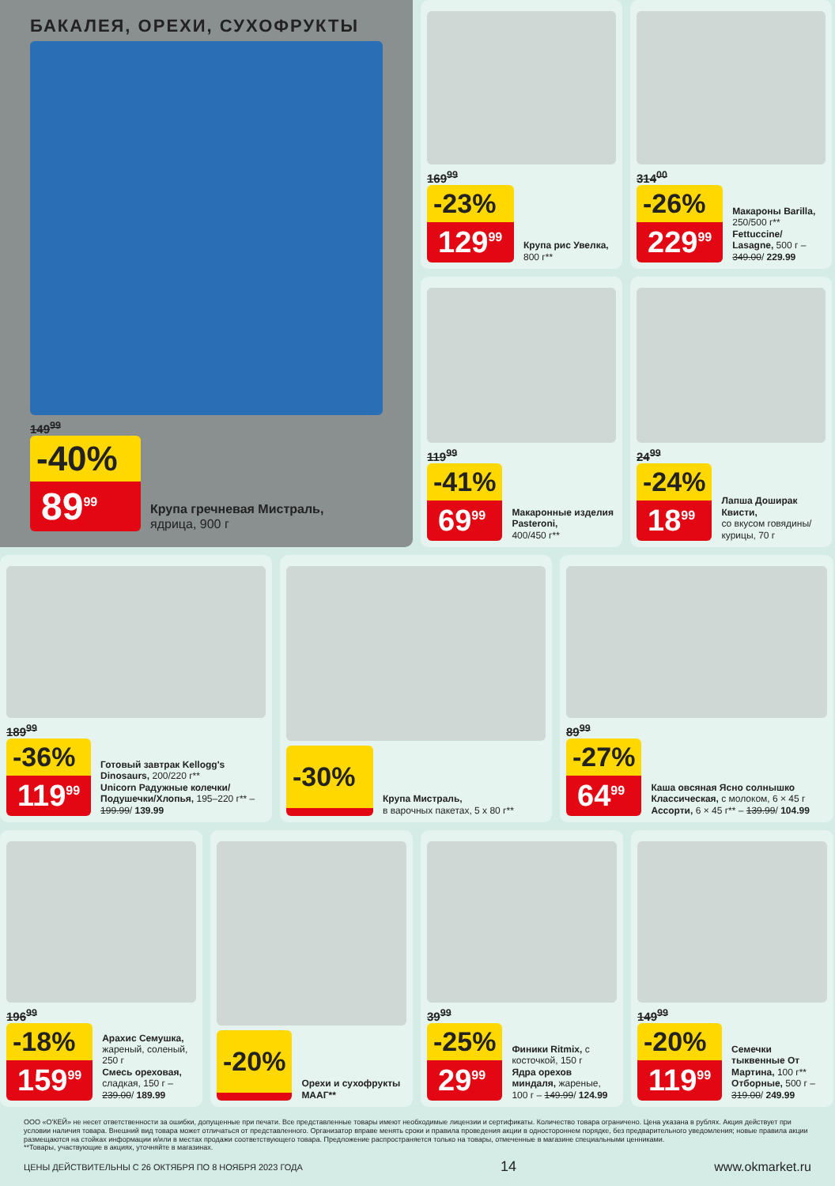БАКАЛЕЯ, ОРЕХИ, СУХОФРУКТЫ
149<sup>99</sup>
-40%
89<sup>99</sup>
Крупа гречневая Мистраль,
ядрица, 900 г
169<sup>99</sup>
-23%
129<sup>99</sup>
Крупа рис Увелка,
800 г**
119<sup>99</sup>
-41%
69<sup>99</sup>
Макаронные изделия Pasteroni,
400/450 г**
314<sup>00</sup>
-26%
229<sup>99</sup>
Макароны Barilla,
250/500 г**
Fettuccine/ Lasagne, 500 г – 349.00/ 229.99
24<sup>99</sup>
-24%
18<sup>99</sup>
Лапша Доширак Квисти,
со вкусом говядины/ курицы, 70 г
189<sup>99</sup>
-36%
119<sup>99</sup>
Готовый завтрак Kellogg's Dinosaurs, 200/220 г**
Unicorn Радужные колечки/ Подушечки/Хлопья, 195–220 г** – 199.99/ 139.99
-30%
Крупа Мистраль,
в варочных пакетах, 5 x 80 г**
89<sup>99</sup>
-27%
64<sup>99</sup>
Каша овсяная Ясно солнышко Классическая, с молоком, 6 × 45 г
Ассорти, 6 × 45 г** – 139.99/ 104.99
196<sup>99</sup>
-18%
159<sup>99</sup>
Арахис Семушка, жареный, соленый, 250 г
Смесь ореховая, сладкая, 150 г – 239.00/ 189.99
-20%
Орехи и сухофрукты МААГ**
39<sup>99</sup>
-25%
29<sup>99</sup>
Финики Ritmix, с косточкой, 150 г
Ядра орехов миндаля, жареные, 100 г – 149.99/ 124.99
149<sup>99</sup>
-20%
119<sup>99</sup>
Семечки тыквенные От Мартина, 100 г**
Отборные, 500 г – 319.00/ 249.99
ООО «О'КЕЙ» не несет ответственности за ошибки, допущенные при печати. Все представленные товары имеют необходимые лицензии и сертификаты. Количество товара ограничено. Цена указана в рублях. Акция действует при условии наличия товара. Внешний вид товара может отличаться от представленного. Организатор вправе менять сроки и правила проведения акции в одностороннем порядке, без предварительного уведомления; новые правила акции размещаются на стойках информации и/или в местах продажи соответствующего товара. Предложение распространяется только на товары, отмеченные в магазине специальными ценниками.
**Товары, участвующие в акциях, уточняйте в магазинах.
ЦЕНЫ ДЕЙСТВИТЕЛЬНЫ С 26 ОКТЯБРЯ ПО 8 НОЯБРЯ 2023 ГОДА 14 www.okmarket.ru